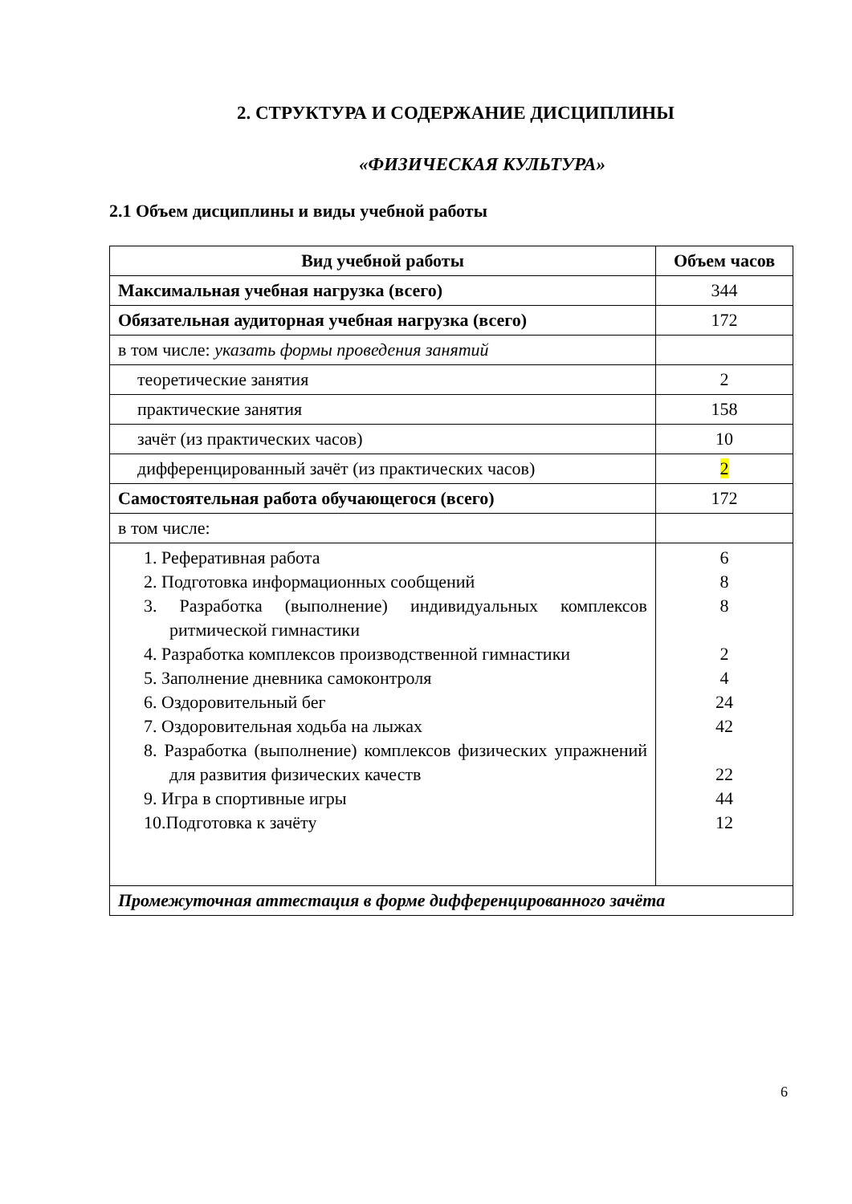2. СТРУКТУРА И СОДЕРЖАНИЕ ДИСЦИПЛИНЫ
«ФИЗИЧЕСКАЯ КУЛЬТУРА»
2.1 Объем дисциплины и виды учебной работы
| Вид учебной работы | Объем часов |
| --- | --- |
| Максимальная учебная нагрузка (всего) | 344 |
| Обязательная аудиторная учебная нагрузка (всего) | 172 |
| в том числе: указать формы проведения занятий | |
| теоретические занятия | 2 |
| практические занятия | 158 |
| зачёт (из практических часов) | 10 |
| дифференцированный зачёт (из практических часов) | 2 |
| Самостоятельная работа обучающегося (всего) | 172 |
| в том числе: | |
| 1. Реферативная работа 2. Подготовка информационных сообщений 3. Разработка (выполнение) индивидуальных комплексов ритмической гимнастики 4. Разработка комплексов производственной гимнастики 5. Заполнение дневника самоконтроля 6. Оздоровительный бег 7. Оздоровительная ходьба на лыжах 8. Разработка (выполнение) комплексов физических упражнений для развития физических качеств 9. Игра в спортивные игры 10.Подготовка к зачёту | 6 8 8 2 4 24 42 22 44 12 |
| Промежуточная аттестация в форме дифференцированного зачёта | |
6